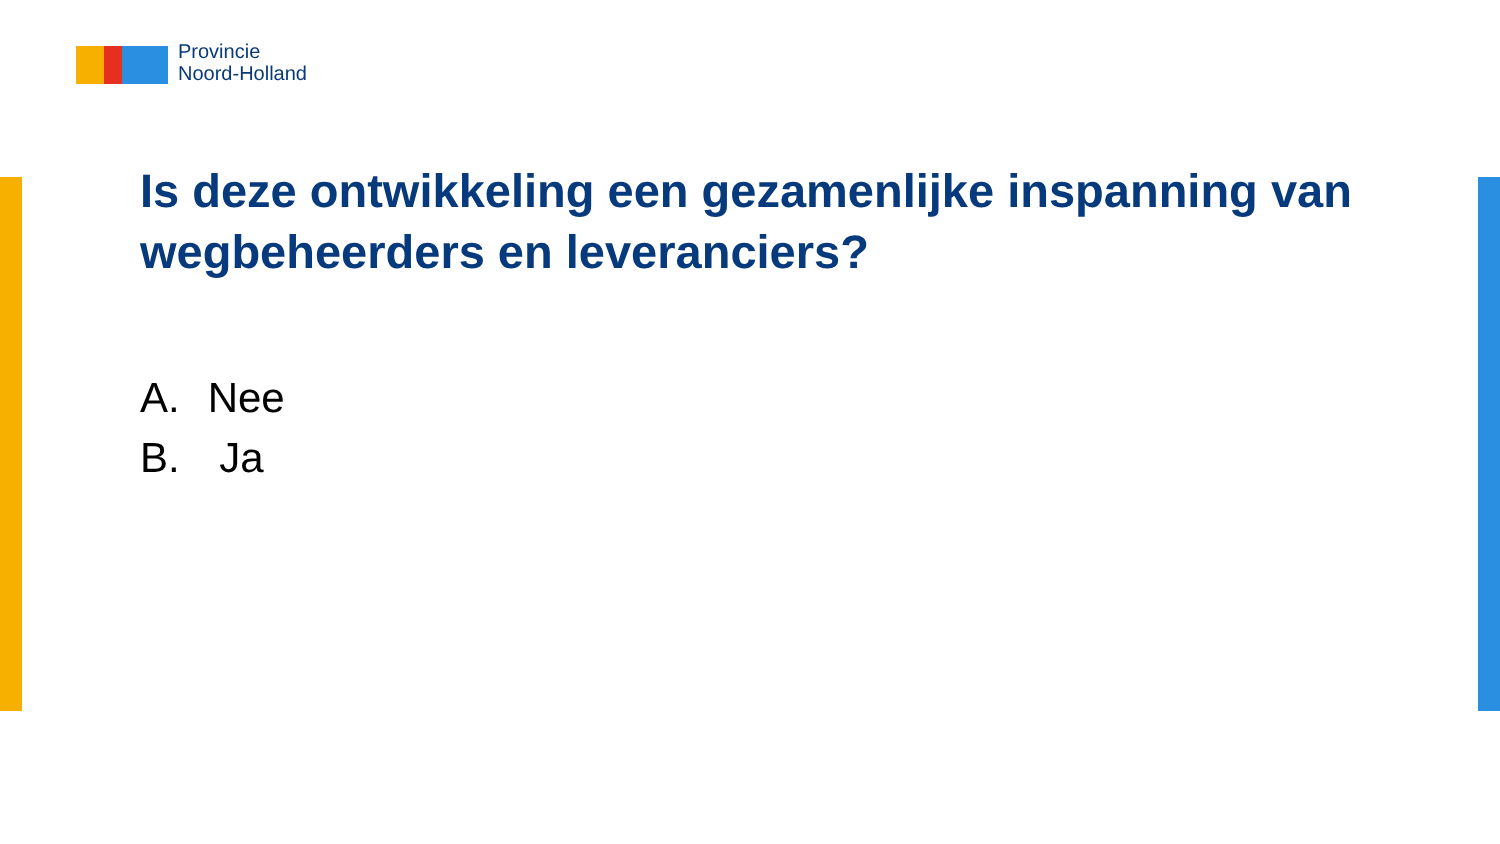Provincie
Noord-Holland
Is deze ontwikkeling een gezamenlijke inspanning van wegbeheerders en leveranciers?
A. Nee
B. Ja